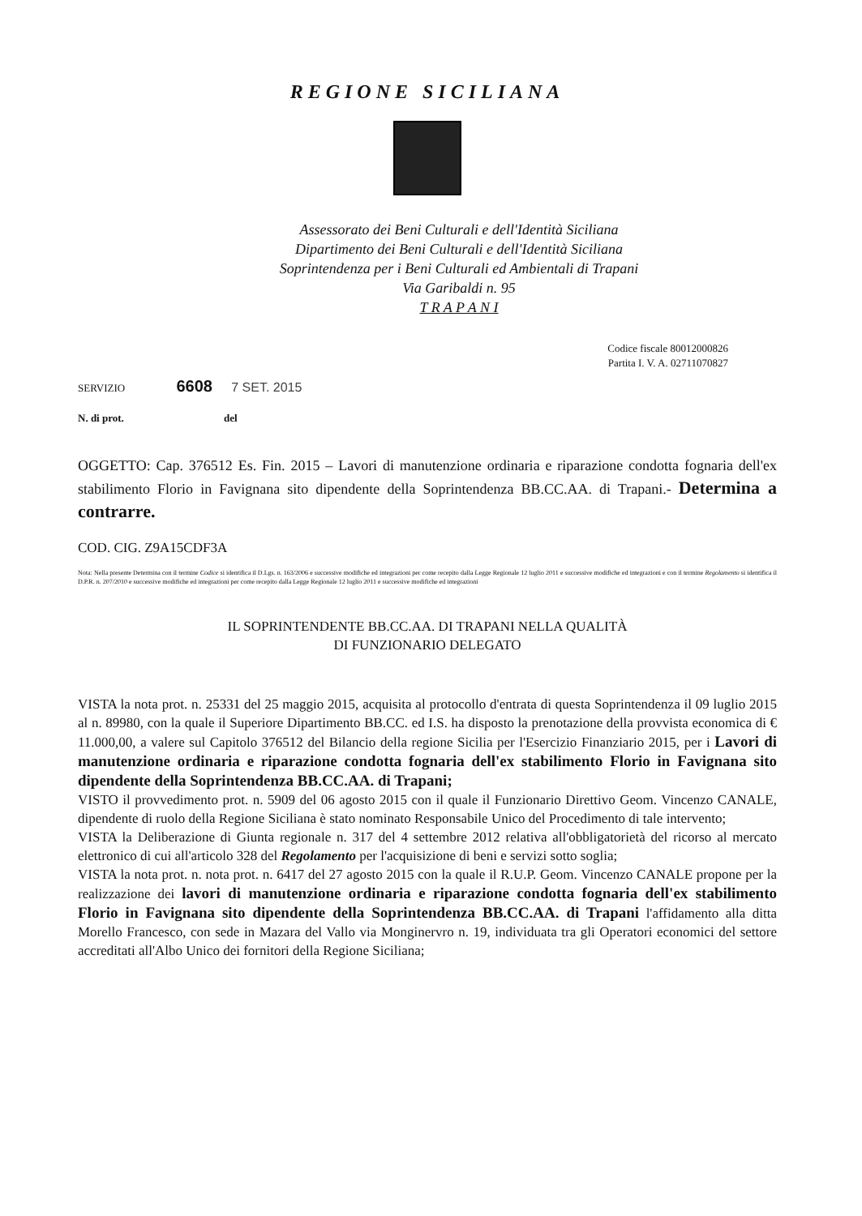REGIONE SICILIANA
Assessorato dei Beni Culturali e dell'Identità Siciliana
Dipartimento dei Beni Culturali e dell'Identità Siciliana
Soprintendenza per i Beni Culturali ed Ambientali di Trapani
Via Garibaldi n. 95
T R A P A N I
Codice fiscale 80012000826
Partita I. V. A. 02711070827
SERVIZIO 6608 7 SET. 2015
N. di prot. del
OGGETTO: Cap. 376512 Es. Fin. 2015 – Lavori di manutenzione ordinaria e riparazione condotta fognaria dell'ex stabilimento Florio in Favignana sito dipendente della Soprintendenza BB.CC.AA. di Trapani.- Determina a contrarre.
COD. CIG. Z9A15CDF3A
Nota: Nella presente Determina con il termine Codice si identifica il D.Lgs. n. 163/2006 e successive modifiche ed integrazioni per come recepito dalla Legge Regionale 12 luglio 2011 e successive modifiche ed integrazioni e con il termine Regolamento si identifica il D.P.R. n. 207/2010 e successive modifiche ed integrazioni per come recepito dalla Legge Regionale 12 luglio 2011 e successive modifiche ed integrazioni
IL SOPRINTENDENTE BB.CC.AA. DI TRAPANI NELLA QUALITÀ
DI FUNZIONARIO DELEGATO
VISTA la nota prot. n. 25331 del 25 maggio 2015, acquisita al protocollo d'entrata di questa Soprintendenza il 09 luglio 2015 al n. 89980, con la quale il Superiore Dipartimento BB.CC. ed I.S. ha disposto la prenotazione della provvista economica di € 11.000,00, a valere sul Capitolo 376512 del Bilancio della regione Sicilia per l'Esercizio Finanziario 2015, per i Lavori di manutenzione ordinaria e riparazione condotta fognaria dell'ex stabilimento Florio in Favignana sito dipendente della Soprintendenza BB.CC.AA. di Trapani;
VISTO il provvedimento prot. n. 5909 del 06 agosto 2015 con il quale il Funzionario Direttivo Geom. Vincenzo CANALE, dipendente di ruolo della Regione Siciliana è stato nominato Responsabile Unico del Procedimento di tale intervento;
VISTA la Deliberazione di Giunta regionale n. 317 del 4 settembre 2012 relativa all'obbligatorietà del ricorso al mercato elettronico di cui all'articolo 328 del Regolamento per l'acquisizione di beni e servizi sotto soglia;
VISTA la nota prot. n. nota prot. n. 6417 del 27 agosto 2015 con la quale il R.U.P. Geom. Vincenzo CANALE propone per la realizzazione dei lavori di manutenzione ordinaria e riparazione condotta fognaria dell'ex stabilimento Florio in Favignana sito dipendente della Soprintendenza BB.CC.AA. di Trapani l'affidamento alla ditta Morello Francesco, con sede in Mazara del Vallo via Monginervro n. 19, individuata tra gli Operatori economici del settore accreditati all'Albo Unico dei fornitori della Regione Siciliana;